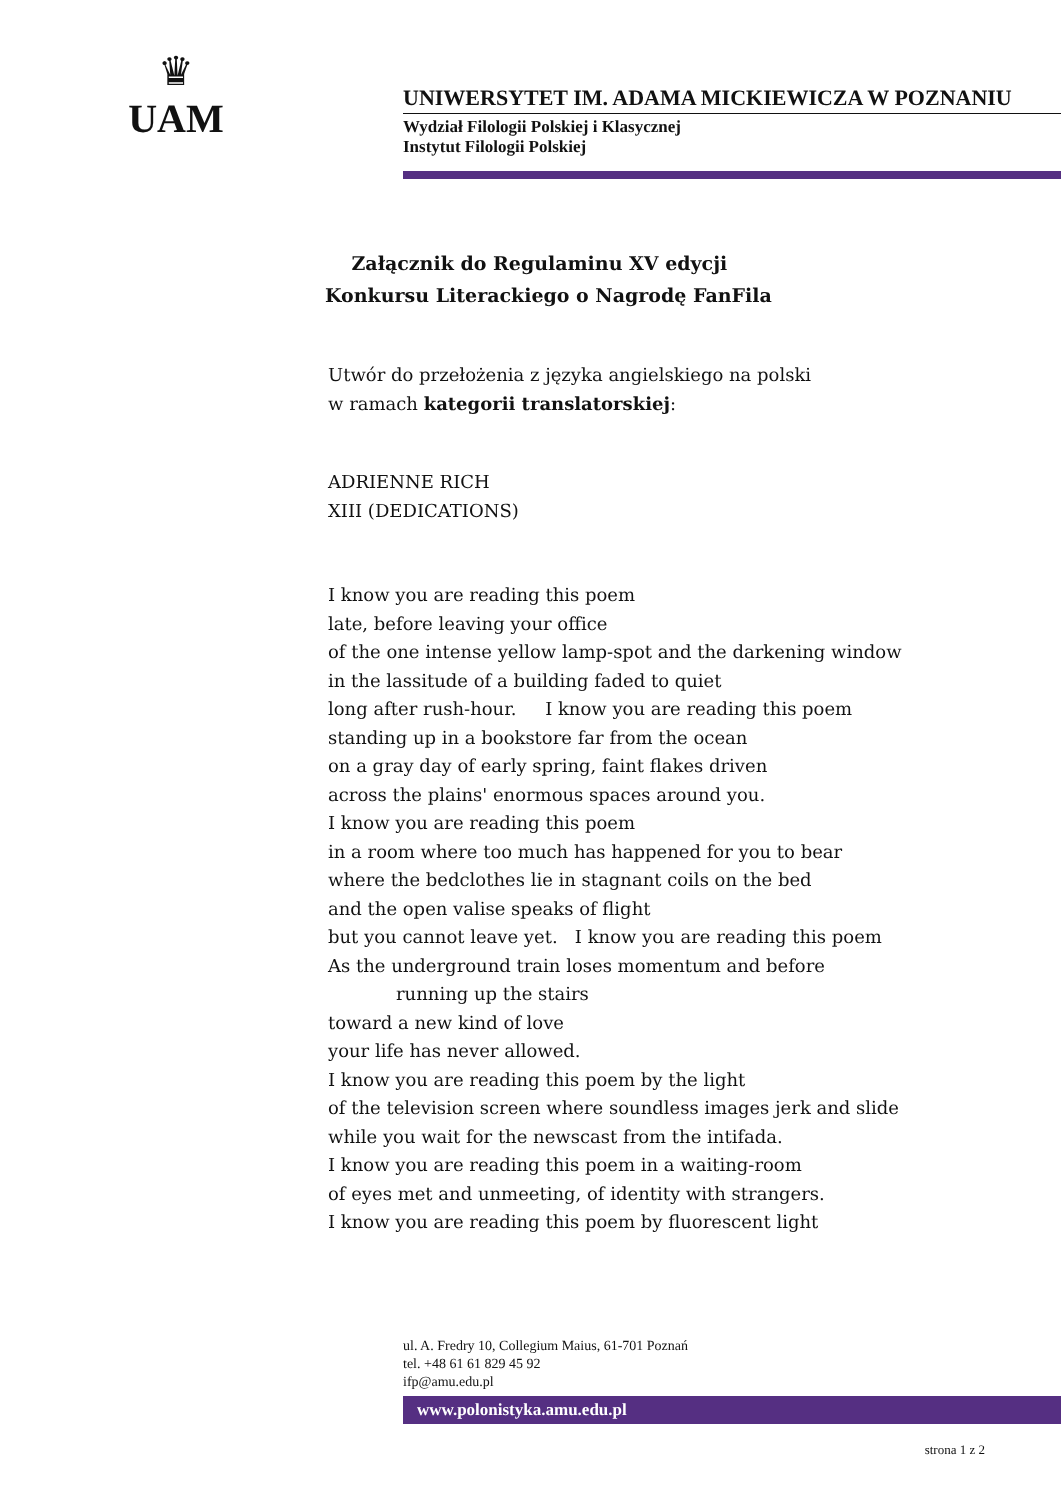♛
UAM
UNIWERSYTET IM. ADAMA MICKIEWICZA W POZNANIU
Wydział Filologii Polskiej i Klasycznej
Instytut Filologii Polskiej
Załącznik do Regulaminu XV edycji
Konkursu Literackiego o Nagrodę FanFila
Utwór do przełożenia z języka angielskiego na polski
w ramach kategorii translatorskiej:
ADRIENNE RICH
XIII (DEDICATIONS)
I know you are reading this poem
late, before leaving your office
of the one intense yellow lamp-spot and the darkening window
in the lassitude of a building faded to quiet
long after rush-hour. I know you are reading this poem
standing up in a bookstore far from the ocean
on a gray day of early spring, faint flakes driven
across the plains' enormous spaces around you.
I know you are reading this poem
in a room where too much has happened for you to bear
where the bedclothes lie in stagnant coils on the bed
and the open valise speaks of flight
but you cannot leave yet. I know you are reading this poem
As the underground train loses momentum and before
running up the stairs
toward a new kind of love
your life has never allowed.
I know you are reading this poem by the light
of the television screen where soundless images jerk and slide
while you wait for the newscast from the intifada.
I know you are reading this poem in a waiting-room
of eyes met and unmeeting, of identity with strangers.
I know you are reading this poem by fluorescent light
ul. A. Fredry 10, Collegium Maius, 61-701 Poznań
tel. +48 61 61 829 45 92
ifp@amu.edu.pl
www.polonistyka.amu.edu.pl
strona 1 z 2